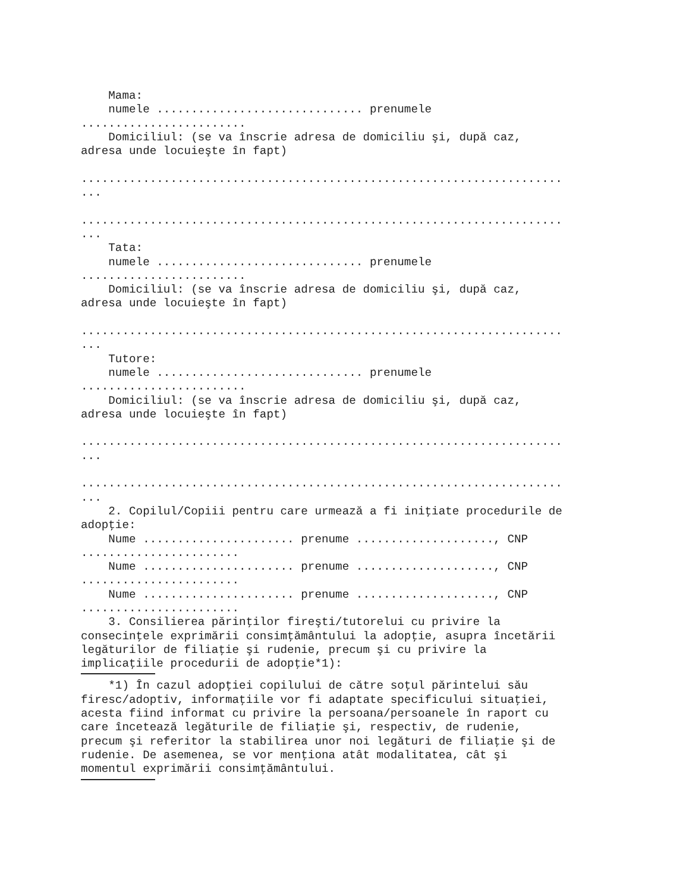Mama:
    numele .............................. prenumele
........................
    Domiciliul: (se va înscrie adresa de domiciliu şi, după caz,
adresa unde locuieşte în fapt)

......................................................................
...

......................................................................
...
    Tata:
    numele .............................. prenumele
........................
    Domiciliul: (se va înscrie adresa de domiciliu şi, după caz,
adresa unde locuieşte în fapt)

......................................................................
...
    Tutore:
    numele .............................. prenumele
........................
    Domiciliul: (se va înscrie adresa de domiciliu şi, după caz,
adresa unde locuieşte în fapt)

......................................................................
...

......................................................................
...
    2. Copilul/Copiii pentru care urmează a fi iniţiate procedurile de
adopţie:
    Nume ...................... prenume ...................., CNP
.......................
    Nume ...................... prenume ...................., CNP
.......................
    Nume ...................... prenume ...................., CNP
.......................
    3. Consilierea părinţilor fireşti/tutorelui cu privire la
consecinţele exprimării consimţământului la adopţie, asupra încetării
legăturilor de filiaţie şi rudenie, precum şi cu privire la
implicaţiile procedurii de adopţie*1):
    *1) În cazul adopţiei copilului de către soţul părintelui său
firesc/adoptiv, informaţiile vor fi adaptate specificului situaţiei,
acesta fiind informat cu privire la persoana/persoanele în raport cu
care încetează legăturile de filiaţie şi, respectiv, de rudenie,
precum şi referitor la stabilirea unor noi legături de filiaţie şi de
rudenie. De asemenea, se vor menţiona atât modalitatea, cât şi
momentul exprimării consimţământului.